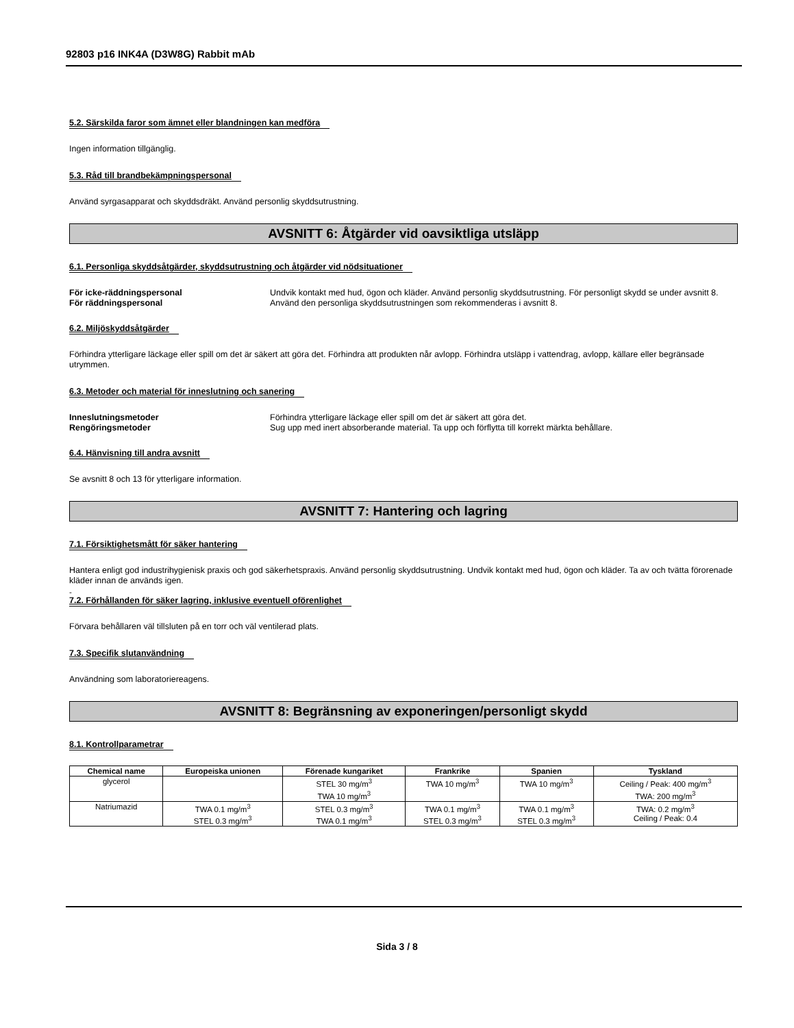92803 p16 INK4A (D3W8G) Rabbit mAb
5.2. Särskilda faror som ämnet eller blandningen kan medföra
Ingen information tillgänglig.
5.3. Råd till brandbekämpningspersonal
Använd syrgasapparat och skyddsdräkt. Använd personlig skyddsutrustning.
AVSNITT 6: Åtgärder vid oavsiktliga utsläpp
6.1. Personliga skyddsåtgärder, skyddsutrustning och åtgärder vid nödsituationer
För icke-räddningspersonal Undvik kontakt med hud, ögon och kläder. Använd personlig skyddsutrustning. För personligt skydd se under avsnitt 8.
För räddningspersonal Använd den personliga skyddsutrustningen som rekommenderas i avsnitt 8.
6.2. Miljöskyddsåtgärder
Förhindra ytterligare läckage eller spill om det är säkert att göra det. Förhindra att produkten når avlopp. Förhindra utsläpp i vattendrag, avlopp, källare eller begränsade utrymmen.
6.3. Metoder och material för inneslutning och sanering
Inneslutningsmetoder Förhindra ytterligare läckage eller spill om det är säkert att göra det.
Rengöringsmetoder Sug upp med inert absorberande material. Ta upp och förflytta till korrekt märkta behållare.
6.4. Hänvisning till andra avsnitt
Se avsnitt 8 och 13 för ytterligare information.
AVSNITT 7: Hantering och lagring
7.1. Försiktighetsmått för säker hantering
Hantera enligt god industrihygienisk praxis och god säkerhetspraxis. Använd personlig skyddsutrustning. Undvik kontakt med hud, ögon och kläder. Ta av och tvätta förorenade kläder innan de används igen.
-
7.2. Förhållanden för säker lagring, inklusive eventuell oförenlighet
Förvara behållaren väl tillsluten på en torr och väl ventilerad plats.
7.3. Specifik slutanvändning
Användning som laboratoriereagens.
AVSNITT 8: Begränsning av exponeringen/personligt skydd
8.1. Kontrollparametrar
| Chemical name | Europeiska unionen | Förenade kungariket | Frankrike | Spanien | Tyskland |
| --- | --- | --- | --- | --- | --- |
| glycerol | | STEL 30 mg/m<sup>3</sup> TWA 10 mg/m<sup>3</sup> | TWA 10 mg/m<sup>3</sup> | TWA 10 mg/m<sup>3</sup> | Ceiling / Peak: 400 mg/m<sup>3</sup> TWA: 200 mg/m<sup>3</sup> |
| Natriumazid | TWA 0.1 mg/m<sup>3</sup> STEL 0.3 mg/m<sup>3</sup> | STEL 0.3 mg/m<sup>3</sup> TWA 0.1 mg/m<sup>3</sup> | TWA 0.1 mg/m<sup>3</sup> STEL 0.3 mg/m<sup>3</sup> | TWA 0.1 mg/m<sup>3</sup> STEL 0.3 mg/m<sup>3</sup> | TWA: 0.2 mg/m<sup>3</sup> Ceiling / Peak: 0.4 |
Sida 3 / 8